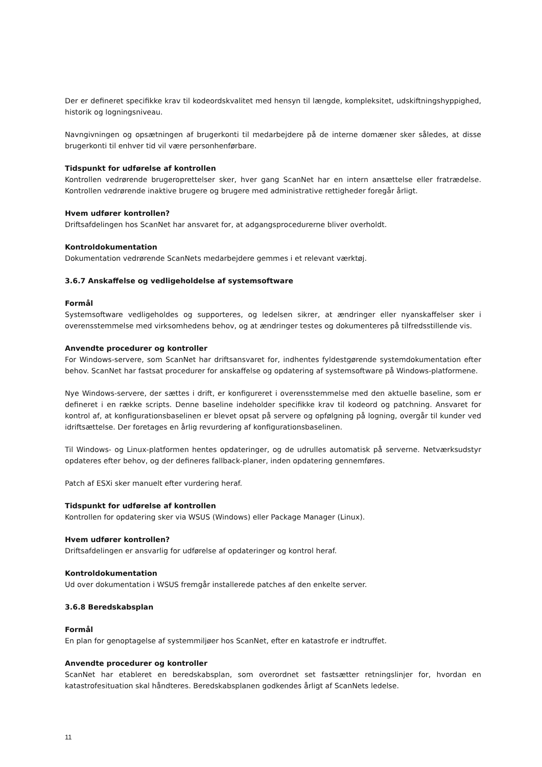Der er defineret specifikke krav til kodeordskvalitet med hensyn til længde, kompleksitet, udskiftningshyppighed, historik og logningsniveau.
Navngivningen og opsætningen af brugerkonti til medarbejdere på de interne domæner sker således, at disse brugerkonti til enhver tid vil være personhenførbare.
Tidspunkt for udførelse af kontrollen
Kontrollen vedrørende brugeroprettelser sker, hver gang ScanNet har en intern ansættelse eller fratrædelse. Kontrollen vedrørende inaktive brugere og brugere med administrative rettigheder foregår årligt.
Hvem udfører kontrollen?
Driftsafdelingen hos ScanNet har ansvaret for, at adgangsprocedurerne bliver overholdt.
Kontroldokumentation
Dokumentation vedrørende ScanNets medarbejdere gemmes i et relevant værktøj.
3.6.7 Anskaffelse og vedligeholdelse af systemsoftware
Formål
Systemsoftware vedligeholdes og supporteres, og ledelsen sikrer, at ændringer eller nyanskaffelser sker i overensstemmelse med virksomhedens behov, og at ændringer testes og dokumenteres på tilfredsstillende vis.
Anvendte procedurer og kontroller
For Windows-servere, som ScanNet har driftsansvaret for, indhentes fyldestgørende systemdokumentation efter behov. ScanNet har fastsat procedurer for anskaffelse og opdatering af systemsoftware på Windows-platformene.
Nye Windows-servere, der sættes i drift, er konfigureret i overensstemmelse med den aktuelle baseline, som er defineret i en række scripts. Denne baseline indeholder specifikke krav til kodeord og patchning. Ansvaret for kontrol af, at konfigurationsbaselinen er blevet opsat på servere og opfølgning på logning, overgår til kunder ved idriftsættelse. Der foretages en årlig revurdering af konfigurationsbaselinen.
Til Windows- og Linux-platformen hentes opdateringer, og de udrulles automatisk på serverne. Netværksudstyr opdateres efter behov, og der defineres fallback-planer, inden opdatering gennemføres.
Patch af ESXi sker manuelt efter vurdering heraf.
Tidspunkt for udførelse af kontrollen
Kontrollen for opdatering sker via WSUS (Windows) eller Package Manager (Linux).
Hvem udfører kontrollen?
Driftsafdelingen er ansvarlig for udførelse af opdateringer og kontrol heraf.
Kontroldokumentation
Ud over dokumentation i WSUS fremgår installerede patches af den enkelte server.
3.6.8 Beredskabsplan
Formål
En plan for genoptagelse af systemmiljøer hos ScanNet, efter en katastrofe er indtruffet.
Anvendte procedurer og kontroller
ScanNet har etableret en beredskabsplan, som overordnet set fastsætter retningslinjer for, hvordan en katastrofesituation skal håndteres. Beredskabsplanen godkendes årligt af ScanNets ledelse.
11